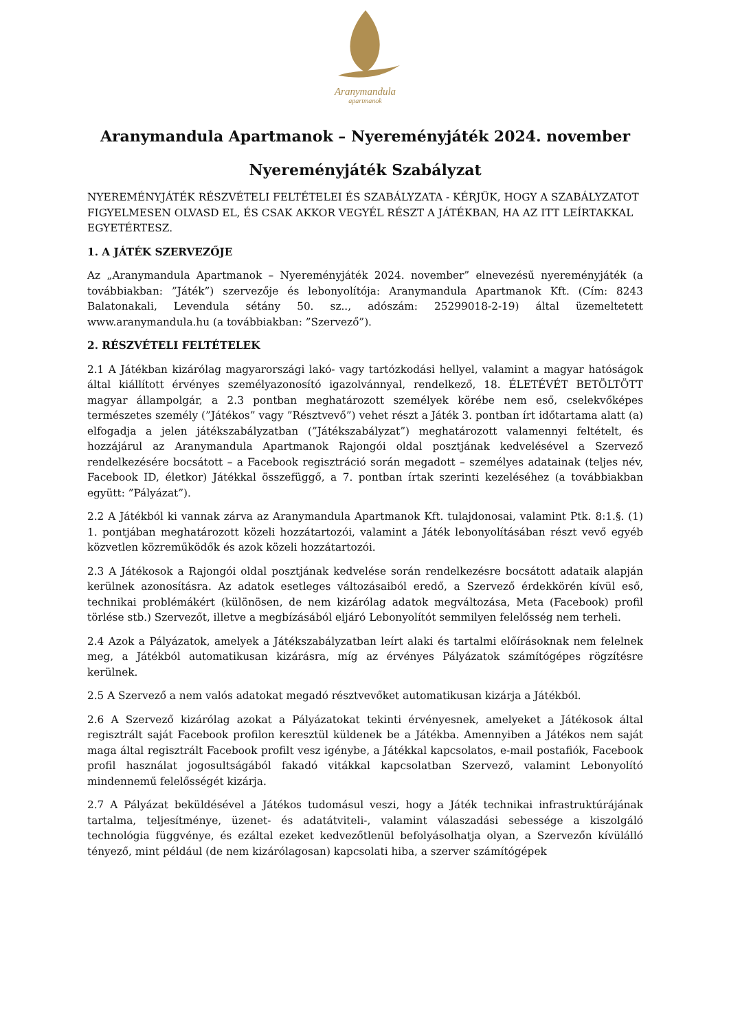Aranymandula
apartmanok
Aranymandula Apartmanok – Nyereményjáték 2024. november
Nyereményjáték Szabályzat
NYEREMÉNYJÁTÉK RÉSZVÉTELI FELTÉTELEI ÉS SZABÁLYZATA - KÉRJÜK, HOGY A SZABÁLYZATOT FIGYELMESEN OLVASD EL, ÉS CSAK AKKOR VEGYÉL RÉSZT A JÁTÉKBAN, HA AZ ITT LEÍRTAKKAL EGYETÉRTESZ.
1. A JÁTÉK SZERVEZŐJE
Az „Aranymandula Apartmanok – Nyereményjáték 2024. november” elnevezésű nyereményjáték (a továbbiakban: ”Játék”) szervezője és lebonyolítója: Aranymandula Apartmanok Kft. (Cím: 8243 Balatonakali, Levendula sétány 50. sz.., adószám: 25299018-2-19) által üzemeltetett www.aranymandula.hu (a továbbiakban: ”Szervező”).
2. RÉSZVÉTELI FELTÉTELEK
2.1 A Játékban kizárólag magyarországi lakó- vagy tartózkodási hellyel, valamint a magyar hatóságok által kiállított érvényes személyazonosító igazolvánnyal, rendelkező, 18. ÉLETÉVÉT BETÖLTÖTT magyar állampolgár, a 2.3 pontban meghatározott személyek körébe nem eső, cselekvőképes természetes személy (”Játékos” vagy ”Résztvevő”) vehet részt a Játék 3. pontban írt időtartama alatt (a) elfogadja a jelen játékszabályzatban (”Játékszabályzat”) meghatározott valamennyi feltételt, és hozzájárul az Aranymandula Apartmanok Rajongói oldal posztjának kedvelésével a Szervező rendelkezésére bocsátott – a Facebook regisztráció során megadott – személyes adatainak (teljes név, Facebook ID, életkor) Játékkal összefüggő, a 7. pontban írtak szerinti kezeléséhez (a továbbiakban együtt: ”Pályázat”).
2.2 A Játékból ki vannak zárva az Aranymandula Apartmanok Kft. tulajdonosai, valamint Ptk. 8:1.§. (1) 1. pontjában meghatározott közeli hozzátartozói, valamint a Játék lebonyolításában részt vevő egyéb közvetlen közreműködők és azok közeli hozzátartozói.
2.3 A Játékosok a Rajongói oldal posztjának kedvelése során rendelkezésre bocsátott adataik alapján kerülnek azonosításra. Az adatok esetleges változásaiból eredő, a Szervező érdekkörén kívül eső, technikai problémákért (különösen, de nem kizárólag adatok megváltozása, Meta (Facebook) profil törlése stb.) Szervezőt, illetve a megbízásából eljáró Lebonyolítót semmilyen felelősség nem terheli.
2.4 Azok a Pályázatok, amelyek a Játékszabályzatban leírt alaki és tartalmi előírásoknak nem felelnek meg, a Játékból automatikusan kizárásra, míg az érvényes Pályázatok számítógépes rögzítésre kerülnek.
2.5 A Szervező a nem valós adatokat megadó résztvevőket automatikusan kizárja a Játékból.
2.6 A Szervező kizárólag azokat a Pályázatokat tekinti érvényesnek, amelyeket a Játékosok által regisztrált saját Facebook profilon keresztül küldenek be a Játékba. Amennyiben a Játékos nem saját maga által regisztrált Facebook profilt vesz igénybe, a Játékkal kapcsolatos, e-mail postafiók, Facebook profil használat jogosultságából fakadó vitákkal kapcsolatban Szervező, valamint Lebonyolító mindennemű felelősségét kizárja.
2.7 A Pályázat beküldésével a Játékos tudomásul veszi, hogy a Játék technikai infrastruktúrájának tartalma, teljesítménye, üzenet- és adatátviteli-, valamint válaszadási sebessége a kiszolgáló technológia függvénye, és ezáltal ezeket kedvezőtlenül befolyásolhatja olyan, a Szervezőn kívülálló tényező, mint például (de nem kizárólagosan) kapcsolati hiba, a szerver számítógépek